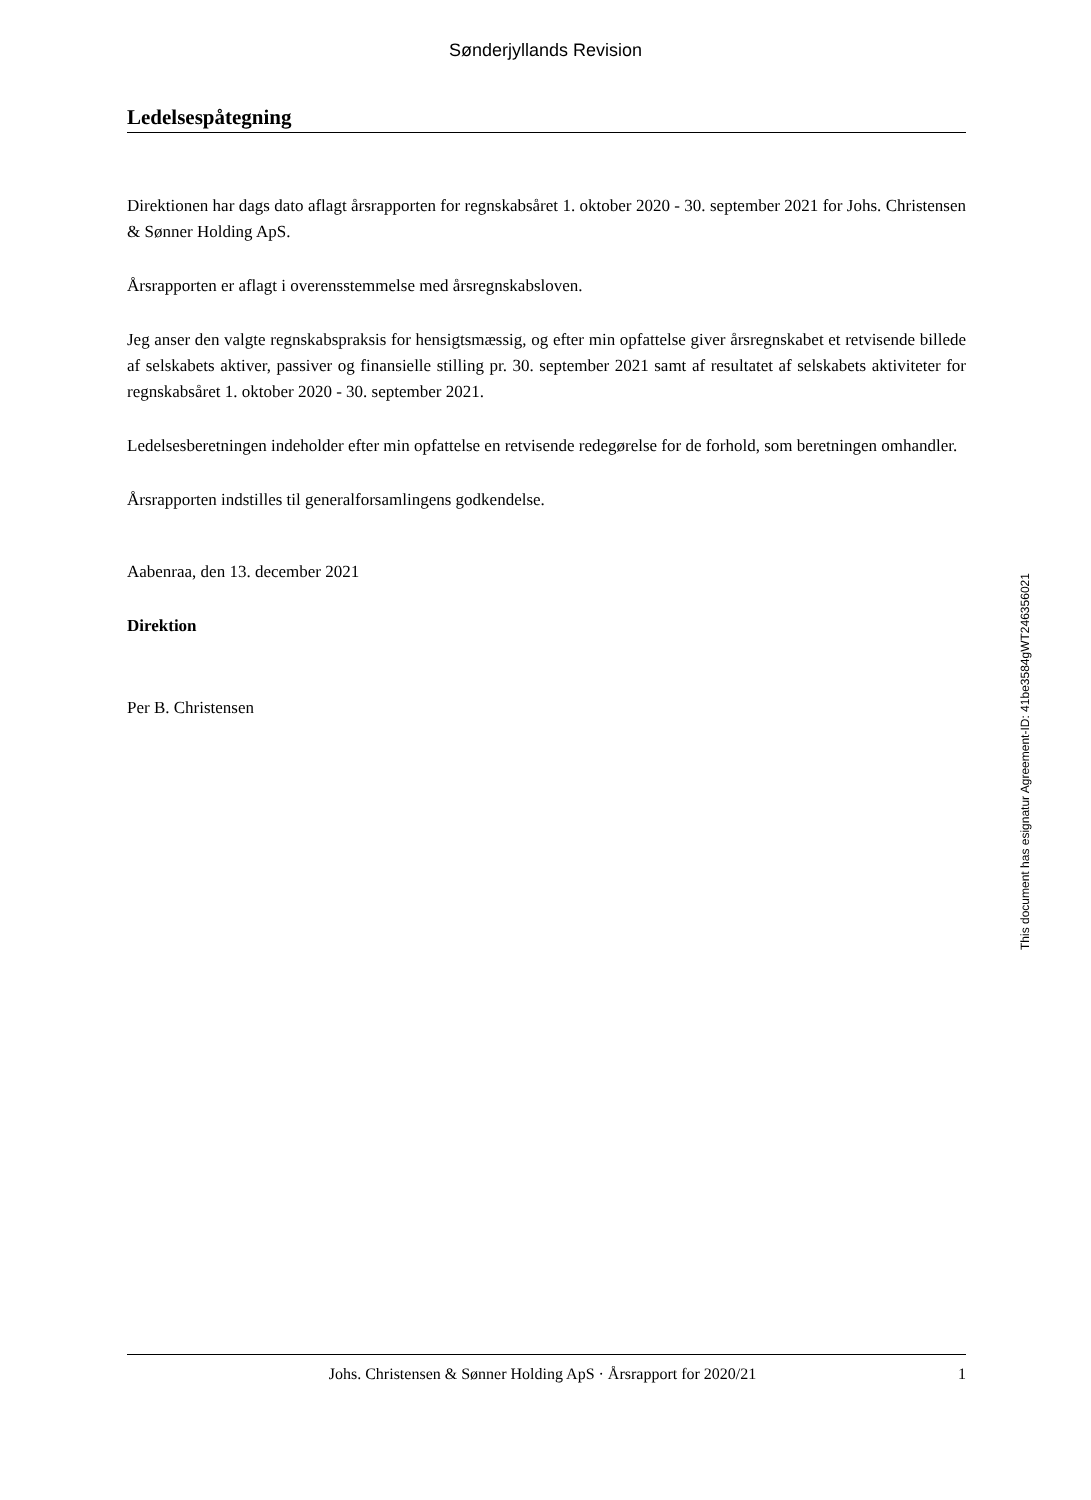Sønderjyllands Revision
Ledelsespåtegning
Direktionen har dags dato aflagt årsrapporten for regnskabsåret 1. oktober 2020 - 30. september 2021 for Johs. Christensen & Sønner Holding ApS.
Årsrapporten er aflagt i overensstemmelse med årsregnskabsloven.
Jeg anser den valgte regnskabspraksis for hensigtsmæssig, og efter min opfattelse giver årsregnskabet et retvisende billede af selskabets aktiver, passiver og finansielle stilling pr. 30. september 2021 samt af resultatet af selskabets aktiviteter for regnskabsåret 1. oktober 2020 - 30. september 2021.
Ledelsesberetningen indeholder efter min opfattelse en retvisende redegørelse for de forhold, som beretningen omhandler.
Årsrapporten indstilles til generalforsamlingens godkendelse.
Aabenraa, den 13. december 2021
Direktion
Per B. Christensen
This document has esignatur Agreement-ID: 41be3584gWT246356021
Johs. Christensen & Sønner Holding ApS · Årsrapport for 2020/21 1